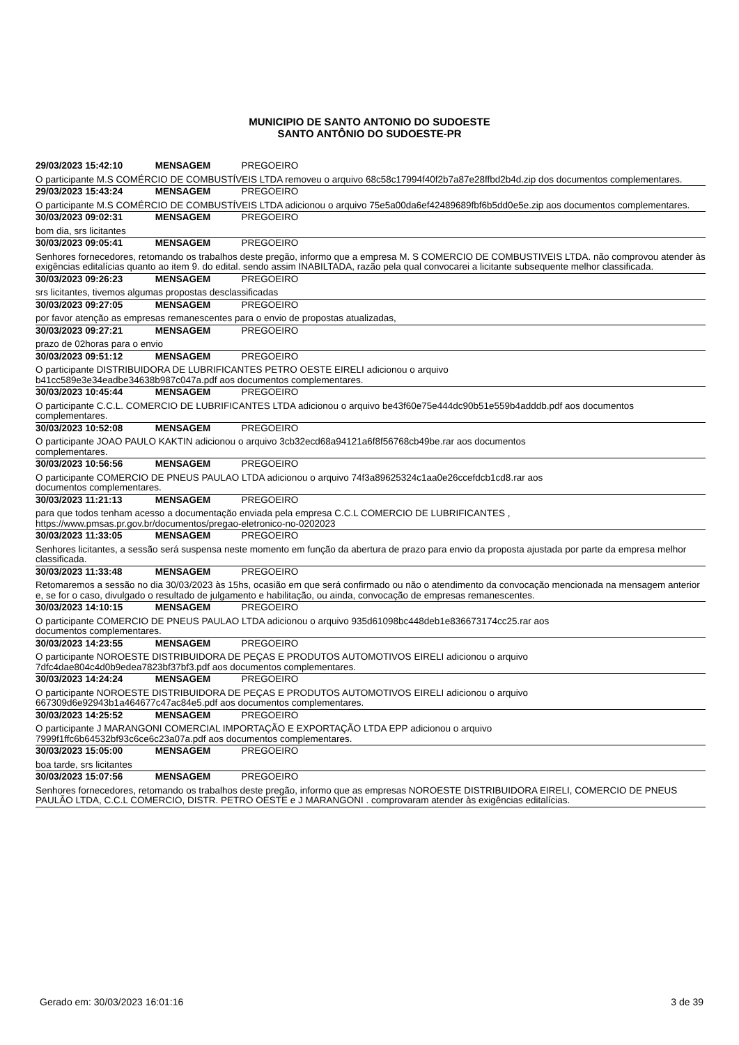MUNICIPIO DE SANTO ANTONIO DO SUDOESTE
SANTO ANTÔNIO DO SUDOESTE-PR
29/03/2023 15:42:10 MENSAGEM PREGOEIRO
O participante M.S COMÉRCIO DE COMBUSTÍVEIS LTDA removeu o arquivo 68c58c17994f40f2b7a87e28ffbd2b4d.zip dos documentos complementares.
29/03/2023 15:43:24 MENSAGEM PREGOEIRO
O participante M.S COMÉRCIO DE COMBUSTÍVEIS LTDA adicionou o arquivo 75e5a00da6ef42489689fbf6b5dd0e5e.zip aos documentos complementares.
30/03/2023 09:02:31 MENSAGEM PREGOEIRO
bom dia, srs licitantes
30/03/2023 09:05:41 MENSAGEM PREGOEIRO
Senhores fornecedores, retomando os trabalhos deste pregão, informo que a empresa M. S COMERCIO DE COMBUSTIVEIS LTDA. não comprovou atender às exigências editalícias quanto ao item 9. do edital. sendo assim INABILTADA, razão pela qual convocarei a licitante subsequente melhor classificada.
30/03/2023 09:26:23 MENSAGEM PREGOEIRO
srs licitantes, tivemos algumas propostas desclassificadas
30/03/2023 09:27:05 MENSAGEM PREGOEIRO
por favor atenção as empresas remanescentes para o envio de propostas atualizadas,
30/03/2023 09:27:21 MENSAGEM PREGOEIRO
prazo de 02horas para o envio
30/03/2023 09:51:12 MENSAGEM PREGOEIRO
O participante DISTRIBUIDORA DE LUBRIFICANTES PETRO OESTE EIRELI adicionou o arquivo
b41cc589e3e34eadbe34638b987c047a.pdf aos documentos complementares.
30/03/2023 10:45:44 MENSAGEM PREGOEIRO
O participante C.C.L. COMERCIO DE LUBRIFICANTES LTDA adicionou o arquivo be43f60e75e444dc90b51e559b4adddb.pdf aos documentos complementares.
30/03/2023 10:52:08 MENSAGEM PREGOEIRO
O participante JOAO PAULO KAKTIN adicionou o arquivo 3cb32ecd68a94121a6f8f56768cb49be.rar aos documentos
complementares.
30/03/2023 10:56:56 MENSAGEM PREGOEIRO
O participante COMERCIO DE PNEUS PAULAO LTDA adicionou o arquivo 74f3a89625324c1aa0e26ccefdcb1cd8.rar aos
documentos complementares.
30/03/2023 11:21:13 MENSAGEM PREGOEIRO
para que todos tenham acesso a documentação enviada pela empresa C.C.L COMERCIO DE LUBRIFICANTES ,
https://www.pmsas.pr.gov.br/documentos/pregao-eletronico-no-0202023
30/03/2023 11:33:05 MENSAGEM PREGOEIRO
Senhores licitantes, a sessão será suspensa neste momento em função da abertura de prazo para envio da proposta ajustada por parte da empresa melhor classificada.
30/03/2023 11:33:48 MENSAGEM PREGOEIRO
Retomaremos a sessão no dia 30/03/2023 às 15hs, ocasião em que será confirmado ou não o atendimento da convocação mencionada na mensagem anterior e, se for o caso, divulgado o resultado de julgamento e habilitação, ou ainda, convocação de empresas remanescentes.
30/03/2023 14:10:15 MENSAGEM PREGOEIRO
O participante COMERCIO DE PNEUS PAULAO LTDA adicionou o arquivo 935d61098bc448deb1e836673174cc25.rar aos
documentos complementares.
30/03/2023 14:23:55 MENSAGEM PREGOEIRO
O participante NOROESTE DISTRIBUIDORA DE PEÇAS E PRODUTOS AUTOMOTIVOS EIRELI adicionou o arquivo
7dfc4dae804c4d0b9edea7823bf37bf3.pdf aos documentos complementares.
30/03/2023 14:24:24 MENSAGEM PREGOEIRO
O participante NOROESTE DISTRIBUIDORA DE PEÇAS E PRODUTOS AUTOMOTIVOS EIRELI adicionou o arquivo
667309d6e92943b1a464677c47ac84e5.pdf aos documentos complementares.
30/03/2023 14:25:52 MENSAGEM PREGOEIRO
O participante J MARANGONI COMERCIAL IMPORTAÇÃO E EXPORTAÇÃO LTDA EPP adicionou o arquivo
7999f1ffc6b64532bf93c6ce6c23a07a.pdf aos documentos complementares.
30/03/2023 15:05:00 MENSAGEM PREGOEIRO
boa tarde, srs licitantes
30/03/2023 15:07:56 MENSAGEM PREGOEIRO
Senhores fornecedores, retomando os trabalhos deste pregão, informo que as empresas NOROESTE DISTRIBUIDORA EIRELI, COMERCIO DE PNEUS PAULÃO LTDA, C.C.L COMERCIO, DISTR. PETRO OESTE e J MARANGONI . comprovaram atender às exigências editalícias.
Gerado em: 30/03/2023 16:01:16 3 de 39